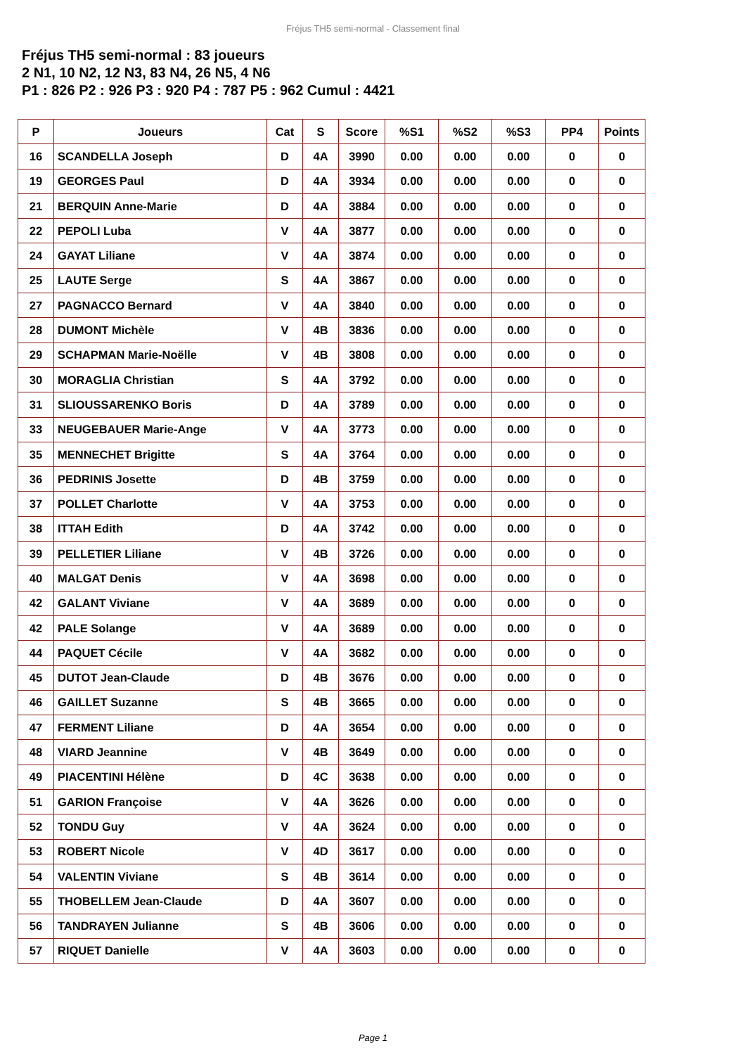Fréjus TH5 semi-normal - Classement final
Fréjus TH5 semi-normal : 83 joueurs
2 N1, 10 N2, 12 N3, 83 N4, 26 N5, 4 N6
P1 : 826 P2 : 926 P3 : 920 P4 : 787 P5 : 962 Cumul : 4421
| P | Joueurs | Cat | S | Score | %S1 | %S2 | %S3 | PP4 | Points |
| --- | --- | --- | --- | --- | --- | --- | --- | --- | --- |
| 16 | SCANDELLA Joseph | D | 4A | 3990 | 0.00 | 0.00 | 0.00 | 0 | 0 |
| 19 | GEORGES Paul | D | 4A | 3934 | 0.00 | 0.00 | 0.00 | 0 | 0 |
| 21 | BERQUIN Anne-Marie | D | 4A | 3884 | 0.00 | 0.00 | 0.00 | 0 | 0 |
| 22 | PEPOLI Luba | V | 4A | 3877 | 0.00 | 0.00 | 0.00 | 0 | 0 |
| 24 | GAYAT Liliane | V | 4A | 3874 | 0.00 | 0.00 | 0.00 | 0 | 0 |
| 25 | LAUTE Serge | S | 4A | 3867 | 0.00 | 0.00 | 0.00 | 0 | 0 |
| 27 | PAGNACCO Bernard | V | 4A | 3840 | 0.00 | 0.00 | 0.00 | 0 | 0 |
| 28 | DUMONT Michèle | V | 4B | 3836 | 0.00 | 0.00 | 0.00 | 0 | 0 |
| 29 | SCHAPMAN Marie-Noëlle | V | 4B | 3808 | 0.00 | 0.00 | 0.00 | 0 | 0 |
| 30 | MORAGLIA Christian | S | 4A | 3792 | 0.00 | 0.00 | 0.00 | 0 | 0 |
| 31 | SLIOUSSARENKO Boris | D | 4A | 3789 | 0.00 | 0.00 | 0.00 | 0 | 0 |
| 33 | NEUGEBAUER Marie-Ange | V | 4A | 3773 | 0.00 | 0.00 | 0.00 | 0 | 0 |
| 35 | MENNECHET Brigitte | S | 4A | 3764 | 0.00 | 0.00 | 0.00 | 0 | 0 |
| 36 | PEDRINIS Josette | D | 4B | 3759 | 0.00 | 0.00 | 0.00 | 0 | 0 |
| 37 | POLLET Charlotte | V | 4A | 3753 | 0.00 | 0.00 | 0.00 | 0 | 0 |
| 38 | ITTAH Edith | D | 4A | 3742 | 0.00 | 0.00 | 0.00 | 0 | 0 |
| 39 | PELLETIER Liliane | V | 4B | 3726 | 0.00 | 0.00 | 0.00 | 0 | 0 |
| 40 | MALGAT Denis | V | 4A | 3698 | 0.00 | 0.00 | 0.00 | 0 | 0 |
| 42 | GALANT Viviane | V | 4A | 3689 | 0.00 | 0.00 | 0.00 | 0 | 0 |
| 42 | PALE Solange | V | 4A | 3689 | 0.00 | 0.00 | 0.00 | 0 | 0 |
| 44 | PAQUET Cécile | V | 4A | 3682 | 0.00 | 0.00 | 0.00 | 0 | 0 |
| 45 | DUTOT Jean-Claude | D | 4B | 3676 | 0.00 | 0.00 | 0.00 | 0 | 0 |
| 46 | GAILLET Suzanne | S | 4B | 3665 | 0.00 | 0.00 | 0.00 | 0 | 0 |
| 47 | FERMENT Liliane | D | 4A | 3654 | 0.00 | 0.00 | 0.00 | 0 | 0 |
| 48 | VIARD Jeannine | V | 4B | 3649 | 0.00 | 0.00 | 0.00 | 0 | 0 |
| 49 | PIACENTINI Hélène | D | 4C | 3638 | 0.00 | 0.00 | 0.00 | 0 | 0 |
| 51 | GARION Françoise | V | 4A | 3626 | 0.00 | 0.00 | 0.00 | 0 | 0 |
| 52 | TONDU Guy | V | 4A | 3624 | 0.00 | 0.00 | 0.00 | 0 | 0 |
| 53 | ROBERT Nicole | V | 4D | 3617 | 0.00 | 0.00 | 0.00 | 0 | 0 |
| 54 | VALENTIN Viviane | S | 4B | 3614 | 0.00 | 0.00 | 0.00 | 0 | 0 |
| 55 | THOBELLEM Jean-Claude | D | 4A | 3607 | 0.00 | 0.00 | 0.00 | 0 | 0 |
| 56 | TANDRAYEN Julianne | S | 4B | 3606 | 0.00 | 0.00 | 0.00 | 0 | 0 |
| 57 | RIQUET Danielle | V | 4A | 3603 | 0.00 | 0.00 | 0.00 | 0 | 0 |
Page 1